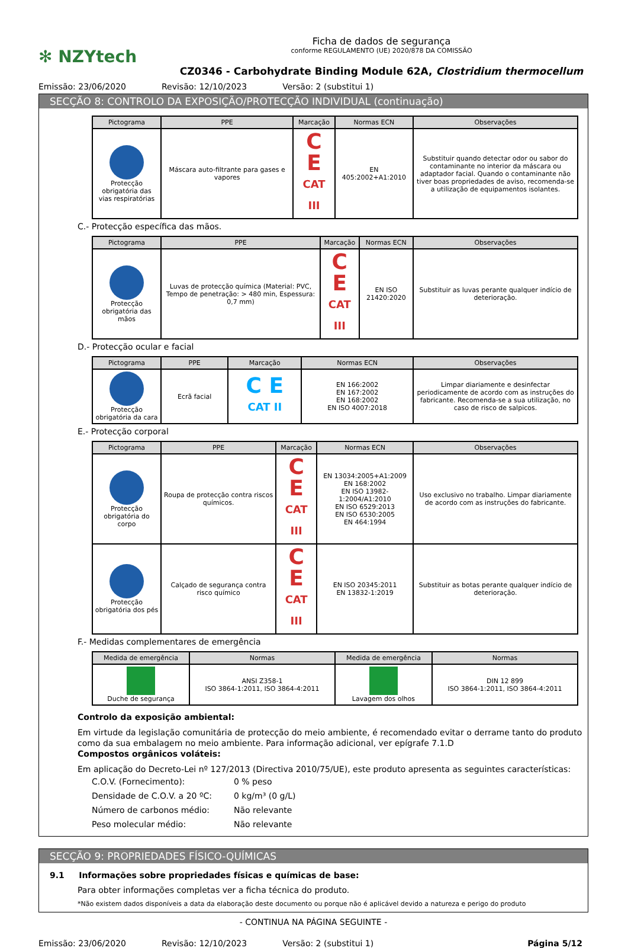✻ NZYtech
Ficha de dados de segurança
conforme REGULAMENTO (UE) 2020/878 DA COMISSÃO
CZ0346 - Carbohydrate Binding Module 62A, Clostridium thermocellum
Emissão: 23/06/2020 Revisão: 12/10/2023 Versão: 2 (substitui 1)
SECÇÃO 8: CONTROLO DA EXPOSIÇÃO/PROTECÇÃO INDIVIDUAL (continuação)
| Pictograma | PPE | Marcação | Normas ECN | Observações |
| --- | --- | --- | --- | --- |
| Protecção obrigatória das vias respiratórias | Máscara auto-filtrante para gases e vapores | C E CAT III | EN 405:2002+A1:2010 | Substituir quando detectar odor ou sabor do contaminante no interior da máscara ou adaptador facial. Quando o contaminante não tiver boas propriedades de aviso, recomenda-se a utilização de equipamentos isolantes. |
C.- Protecção específica das mãos.
| Pictograma | PPE | Marcação | Normas ECN | Observações |
| --- | --- | --- | --- | --- |
| Protecção obrigatória das mãos | Luvas de protecção química (Material: PVC, Tempo de penetração: > 480 min, Espessura: 0,7 mm) | C E CAT III | EN ISO 21420:2020 | Substituir as luvas perante qualquer indício de deterioração. |
D.- Protecção ocular e facial
| Pictograma | PPE | Marcação | Normas ECN | Observações |
| --- | --- | --- | --- | --- |
| Protecção obrigatória da cara | Ecrã facial | C E CAT II | EN 166:2002 EN 167:2002 EN 168:2002 EN ISO 4007:2018 | Limpar diariamente e desinfectar periodicamente de acordo com as instruções do fabricante. Recomenda-se a sua utilização, no caso de risco de salpicos. |
E.- Protecção corporal
| Pictograma | PPE | Marcação | Normas ECN | Observações |
| --- | --- | --- | --- | --- |
| Protecção obrigatória do corpo | Roupa de protecção contra riscos químicos. | C E CAT III | EN 13034:2005+A1:2009 EN 168:2002 EN ISO 13982-1:2004/A1:2010 EN ISO 6529:2013 EN ISO 6530:2005 EN 464:1994 | Uso exclusivo no trabalho. Limpar diariamente de acordo com as instruções do fabricante. |
| Protecção obrigatória dos pés | Calçado de segurança contra risco químico | C E CAT III | EN ISO 20345:2011 EN 13832-1:2019 | Substituir as botas perante qualquer indício de deterioração. |
F.- Medidas complementares de emergência
| Medida de emergência | Normas | Medida de emergência | Normas |
| --- | --- | --- | --- |
| Duche de segurança | ANSI Z358-1 ISO 3864-1:2011, ISO 3864-4:2011 | Lavagem dos olhos | DIN 12 899 ISO 3864-1:2011, ISO 3864-4:2011 |
Controlo da exposição ambiental:
Em virtude da legislação comunitária de protecção do meio ambiente, é recomendado evitar o derrame tanto do produto como da sua embalagem no meio ambiente. Para informação adicional, ver epígrafe 7.1.D
Compostos orgânicos voláteis:
Em aplicação do Decreto-Lei nº 127/2013 (Directiva 2010/75/UE), este produto apresenta as seguintes características:
| C.O.V. (Fornecimento): | 0 % peso |
| Densidade de C.O.V. a 20 ºC: | 0 kg/m³ (0 g/L) |
| Número de carbonos médio: | Não relevante |
| Peso molecular médio: | Não relevante |
SECÇÃO 9: PROPRIEDADES FÍSICO-QUÍMICAS
9.1 Informações sobre propriedades físicas e químicas de base:
Para obter informações completas ver a ficha técnica do produto.
*Não existem dados disponíveis a data da elaboração deste documento ou porque não é aplicável devido a natureza e perigo do produto
- CONTINUA NA PÁGINA SEGUINTE -
Emissão: 23/06/2020 Revisão: 12/10/2023 Versão: 2 (substitui 1) Página 5/12